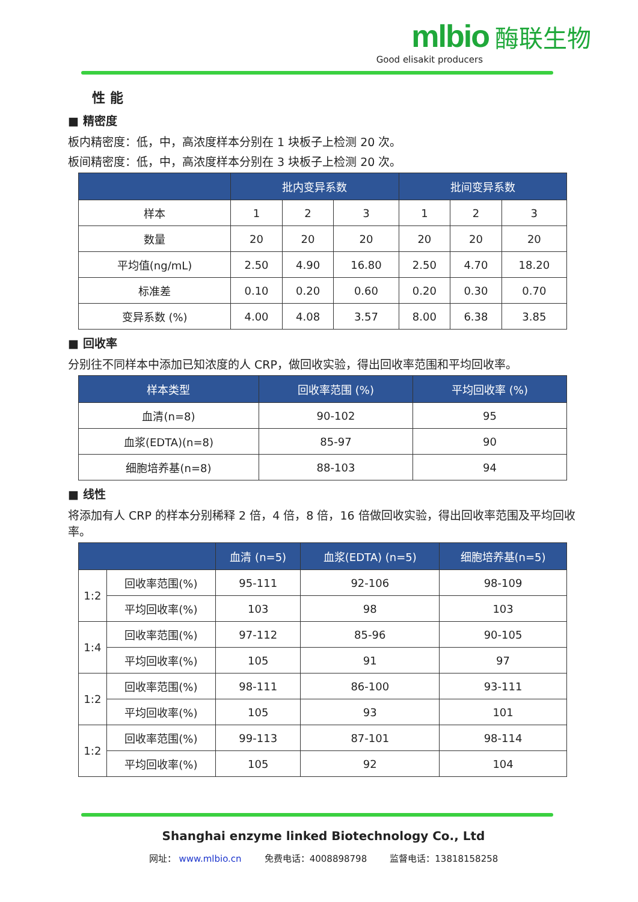mlbio 酶联生物
Good elisakit producers
性 能
■ 精密度
板内精密度：低，中，高浓度样本分别在 1 块板子上检测 20 次。
板间精密度：低，中，高浓度样本分别在 3 块板子上检测 20 次。
| | 批内变异系数 | | | 批间变异系数 | | |
| --- | --- | --- | --- | --- | --- | --- |
| 样本 | 1 | 2 | 3 | 1 | 2 | 3 |
| 数量 | 20 | 20 | 20 | 20 | 20 | 20 |
| 平均值(ng/mL) | 2.50 | 4.90 | 16.80 | 2.50 | 4.70 | 18.20 |
| 标准差 | 0.10 | 0.20 | 0.60 | 0.20 | 0.30 | 0.70 |
| 变异系数 (%) | 4.00 | 4.08 | 3.57 | 8.00 | 6.38 | 3.85 |
■ 回收率
分别往不同样本中添加已知浓度的人 CRP，做回收实验，得出回收率范围和平均回收率。
| 样本类型 | 回收率范围 (%) | 平均回收率 (%) |
| --- | --- | --- |
| 血清(n=8) | 90-102 | 95 |
| 血浆(EDTA)(n=8) | 85-97 | 90 |
| 细胞培养基(n=8) | 88-103 | 94 |
■ 线性
将添加有人 CRP 的样本分别稀释 2 倍，4 倍，8 倍，16 倍做回收实验，得出回收率范围及平均回收率。
| | | 血清 (n=5) | 血浆(EDTA) (n=5) | 细胞培养基(n=5) |
| --- | --- | --- | --- | --- |
| 1:2 | 回收率范围(%) | 95-111 | 92-106 | 98-109 |
| | 平均回收率(%) | 103 | 98 | 103 |
| 1:4 | 回收率范围(%) | 97-112 | 85-96 | 90-105 |
| | 平均回收率(%) | 105 | 91 | 97 |
| 1:2 | 回收率范围(%) | 98-111 | 86-100 | 93-111 |
| | 平均回收率(%) | 105 | 93 | 101 |
| 1:2 | 回收率范围(%) | 99-113 | 87-101 | 98-114 |
| | 平均回收率(%) | 105 | 92 | 104 |
Shanghai enzyme linked Biotechnology Co., Ltd
网址： www.mlbio.cn 免费电话：4008898798 监督电话：13818158258